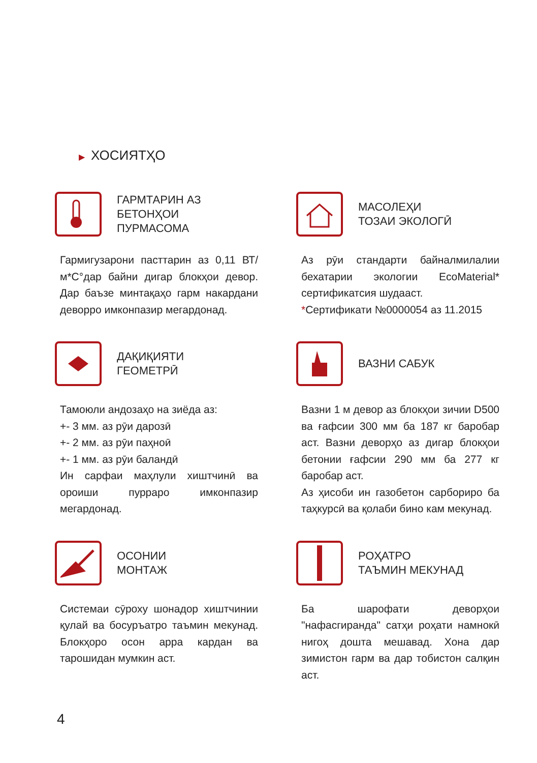▶ ХОСИЯТҲО
ГАРМТАРИН АЗ
БЕТОНҲОИ
ПУРМАСОМА
Гармигузарони пасттарин аз 0,11 ВТ/м*С°дар байни дигар блокҳои девор. Дар баъзе минтақаҳо гарм накардани деворро имконпазир мегардонад.
МАСОЛЕҲИ
ТОЗАИ ЭКОЛОГӢ
Аз рӯи стандарти байналмилалии бехатарии экологии EcoMaterial* сертификатсия шудааст.
*Сертификати №0000054 аз 11.2015
ДАҚИҚИЯТИ
ГЕОМЕТРӢ
Тамоюли андозаҳо на зиёда аз:
+- 3 мм. аз рӯи дарозӣ
+- 2 мм. аз рӯи паҳноӣ
+- 1 мм. аз рӯи баландӣ
Ин сарфаи маҳлули хиштчинӣ ва ороиши пурраро имконпазир мегардонад.
ВАЗНИ САБУК
Вазни 1 м девор аз блокҳои зичии D500 ва ғафсии 300 мм ба 187 кг баробар аст. Вазни деворҳо аз дигар блокҳои бетонии ғафсии 290 мм ба 277 кг баробар аст.
Аз ҳисоби ин газобетон сарбориро ба таҳкурсӣ ва қолаби бино кам мекунад.
ОСОНИИ
МОНТАЖ
Системаи сӯроху шонадор хиштчинии қулай ва босуръатро таъмин мекунад. Блокҳоро осон арра кардан ва тарошидан мумкин аст.
РОҲАТРО
ТАЪМИН МЕКУНАД
Ба шарофати деворҳои "нафасгиранда" сатҳи роҳати намнокӣ нигоҳ дошта мешавад. Хона дар зимистон гарм ва дар тобистон салқин аст.
4